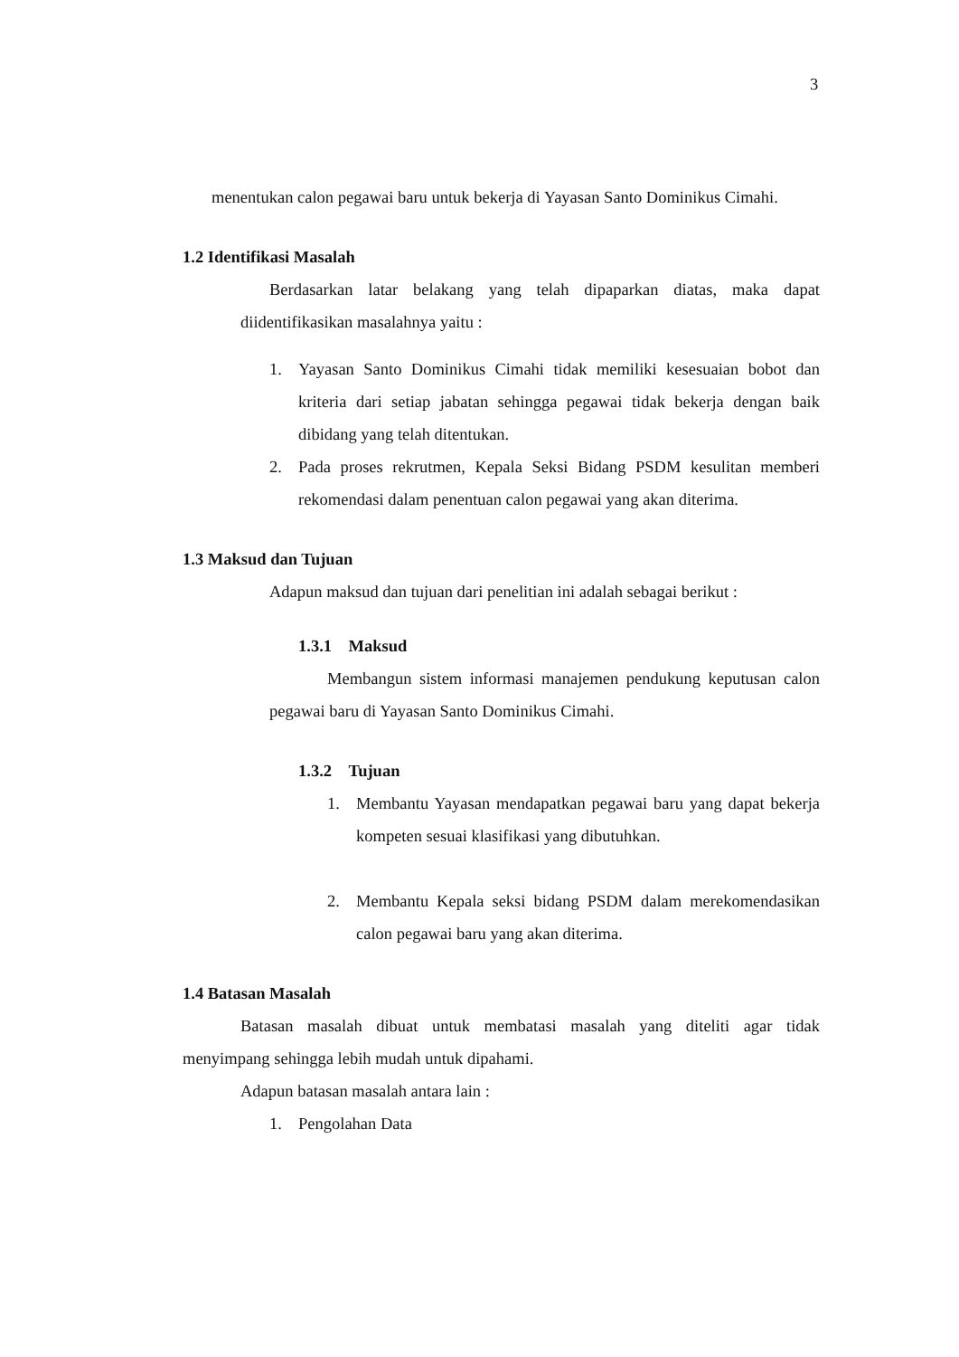3
menentukan calon pegawai baru untuk bekerja di Yayasan Santo Dominikus Cimahi.
1.2 Identifikasi Masalah
Berdasarkan latar belakang yang telah dipaparkan diatas, maka dapat diidentifikasikan masalahnya yaitu :
1. Yayasan Santo Dominikus Cimahi tidak memiliki kesesuaian bobot dan kriteria dari setiap jabatan sehingga pegawai tidak bekerja dengan baik dibidang yang telah ditentukan.
2. Pada proses rekrutmen, Kepala Seksi Bidang PSDM kesulitan memberi rekomendasi dalam penentuan calon pegawai yang akan diterima.
1.3 Maksud dan Tujuan
Adapun maksud dan tujuan dari penelitian ini adalah sebagai berikut :
1.3.1 Maksud
Membangun sistem informasi manajemen pendukung keputusan calon pegawai baru di Yayasan Santo Dominikus Cimahi.
1.3.2 Tujuan
1. Membantu Yayasan mendapatkan pegawai baru yang dapat bekerja kompeten sesuai klasifikasi yang dibutuhkan.
2. Membantu Kepala seksi bidang PSDM dalam merekomendasikan calon pegawai baru yang akan diterima.
1.4 Batasan Masalah
Batasan masalah dibuat untuk membatasi masalah yang diteliti agar tidak menyimpang sehingga lebih mudah untuk dipahami.
Adapun batasan masalah antara lain :
1. Pengolahan Data